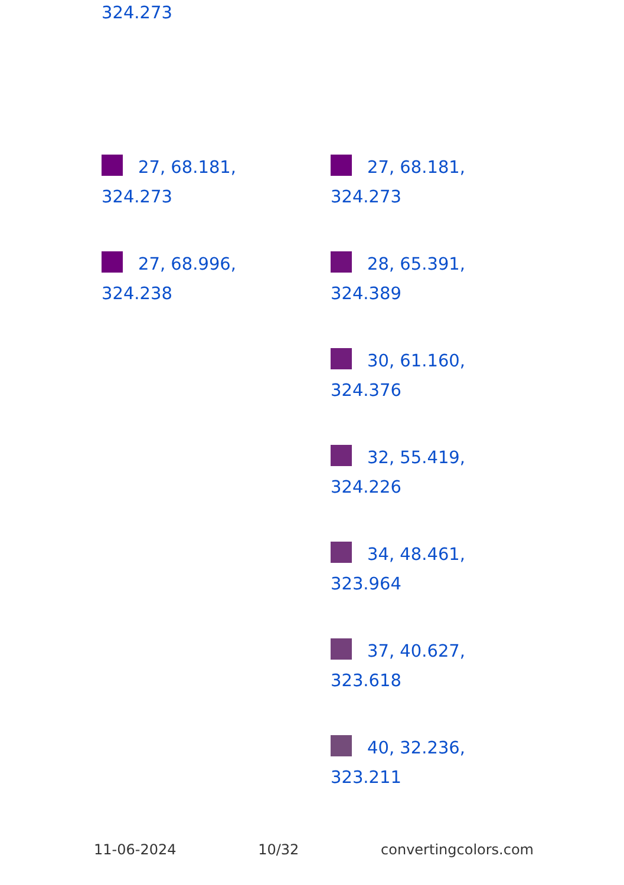324.273
27, 68.181,
324.273
27, 68.996,
324.238
27, 68.181,
324.273
28, 65.391,
324.389
30, 61.160,
324.376
32, 55.419,
324.226
34, 48.461,
323.964
37, 40.627,
323.618
40, 32.236,
323.211
11-06-2024 10/32 convertingcolors.com